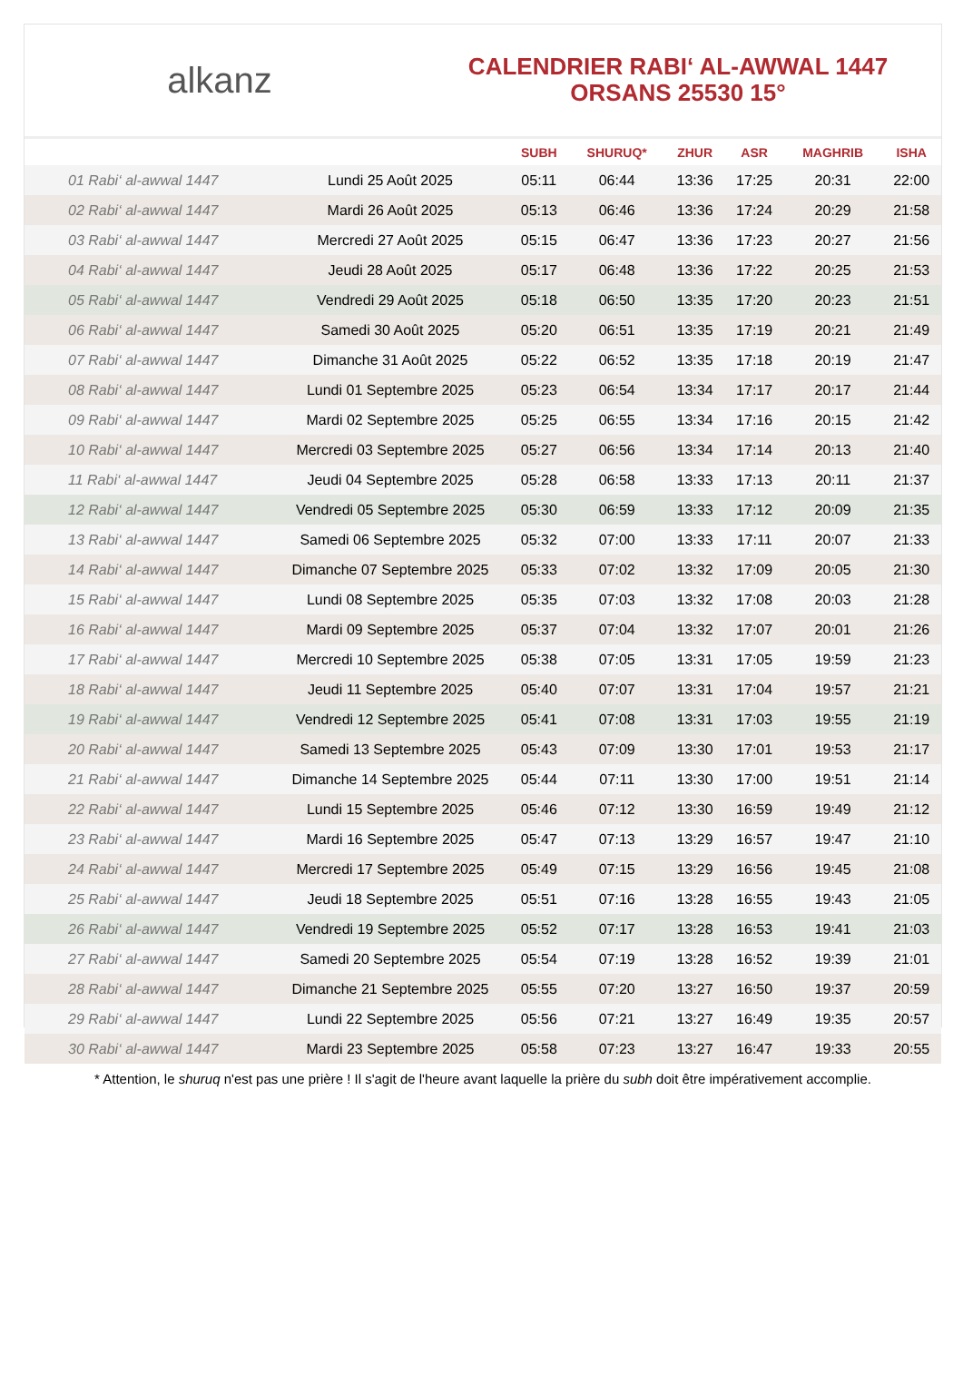alkanz
CALENDRIER RABI‘ AL-AWWAL 1447
ORSANS 25530 15°
| | | SUBH | SHURUQ* | ZHUR | ASR | MAGHRIB | ISHA |
| --- | --- | --- | --- | --- | --- | --- | --- |
| 01 Rabi‘ al-awwal 1447 | Lundi 25 Août 2025 | 05:11 | 06:44 | 13:36 | 17:25 | 20:31 | 22:00 |
| 02 Rabi‘ al-awwal 1447 | Mardi 26 Août 2025 | 05:13 | 06:46 | 13:36 | 17:24 | 20:29 | 21:58 |
| 03 Rabi‘ al-awwal 1447 | Mercredi 27 Août 2025 | 05:15 | 06:47 | 13:36 | 17:23 | 20:27 | 21:56 |
| 04 Rabi‘ al-awwal 1447 | Jeudi 28 Août 2025 | 05:17 | 06:48 | 13:36 | 17:22 | 20:25 | 21:53 |
| 05 Rabi‘ al-awwal 1447 | Vendredi 29 Août 2025 | 05:18 | 06:50 | 13:35 | 17:20 | 20:23 | 21:51 |
| 06 Rabi‘ al-awwal 1447 | Samedi 30 Août 2025 | 05:20 | 06:51 | 13:35 | 17:19 | 20:21 | 21:49 |
| 07 Rabi‘ al-awwal 1447 | Dimanche 31 Août 2025 | 05:22 | 06:52 | 13:35 | 17:18 | 20:19 | 21:47 |
| 08 Rabi‘ al-awwal 1447 | Lundi 01 Septembre 2025 | 05:23 | 06:54 | 13:34 | 17:17 | 20:17 | 21:44 |
| 09 Rabi‘ al-awwal 1447 | Mardi 02 Septembre 2025 | 05:25 | 06:55 | 13:34 | 17:16 | 20:15 | 21:42 |
| 10 Rabi‘ al-awwal 1447 | Mercredi 03 Septembre 2025 | 05:27 | 06:56 | 13:34 | 17:14 | 20:13 | 21:40 |
| 11 Rabi‘ al-awwal 1447 | Jeudi 04 Septembre 2025 | 05:28 | 06:58 | 13:33 | 17:13 | 20:11 | 21:37 |
| 12 Rabi‘ al-awwal 1447 | Vendredi 05 Septembre 2025 | 05:30 | 06:59 | 13:33 | 17:12 | 20:09 | 21:35 |
| 13 Rabi‘ al-awwal 1447 | Samedi 06 Septembre 2025 | 05:32 | 07:00 | 13:33 | 17:11 | 20:07 | 21:33 |
| 14 Rabi‘ al-awwal 1447 | Dimanche 07 Septembre 2025 | 05:33 | 07:02 | 13:32 | 17:09 | 20:05 | 21:30 |
| 15 Rabi‘ al-awwal 1447 | Lundi 08 Septembre 2025 | 05:35 | 07:03 | 13:32 | 17:08 | 20:03 | 21:28 |
| 16 Rabi‘ al-awwal 1447 | Mardi 09 Septembre 2025 | 05:37 | 07:04 | 13:32 | 17:07 | 20:01 | 21:26 |
| 17 Rabi‘ al-awwal 1447 | Mercredi 10 Septembre 2025 | 05:38 | 07:05 | 13:31 | 17:05 | 19:59 | 21:23 |
| 18 Rabi‘ al-awwal 1447 | Jeudi 11 Septembre 2025 | 05:40 | 07:07 | 13:31 | 17:04 | 19:57 | 21:21 |
| 19 Rabi‘ al-awwal 1447 | Vendredi 12 Septembre 2025 | 05:41 | 07:08 | 13:31 | 17:03 | 19:55 | 21:19 |
| 20 Rabi‘ al-awwal 1447 | Samedi 13 Septembre 2025 | 05:43 | 07:09 | 13:30 | 17:01 | 19:53 | 21:17 |
| 21 Rabi‘ al-awwal 1447 | Dimanche 14 Septembre 2025 | 05:44 | 07:11 | 13:30 | 17:00 | 19:51 | 21:14 |
| 22 Rabi‘ al-awwal 1447 | Lundi 15 Septembre 2025 | 05:46 | 07:12 | 13:30 | 16:59 | 19:49 | 21:12 |
| 23 Rabi‘ al-awwal 1447 | Mardi 16 Septembre 2025 | 05:47 | 07:13 | 13:29 | 16:57 | 19:47 | 21:10 |
| 24 Rabi‘ al-awwal 1447 | Mercredi 17 Septembre 2025 | 05:49 | 07:15 | 13:29 | 16:56 | 19:45 | 21:08 |
| 25 Rabi‘ al-awwal 1447 | Jeudi 18 Septembre 2025 | 05:51 | 07:16 | 13:28 | 16:55 | 19:43 | 21:05 |
| 26 Rabi‘ al-awwal 1447 | Vendredi 19 Septembre 2025 | 05:52 | 07:17 | 13:28 | 16:53 | 19:41 | 21:03 |
| 27 Rabi‘ al-awwal 1447 | Samedi 20 Septembre 2025 | 05:54 | 07:19 | 13:28 | 16:52 | 19:39 | 21:01 |
| 28 Rabi‘ al-awwal 1447 | Dimanche 21 Septembre 2025 | 05:55 | 07:20 | 13:27 | 16:50 | 19:37 | 20:59 |
| 29 Rabi‘ al-awwal 1447 | Lundi 22 Septembre 2025 | 05:56 | 07:21 | 13:27 | 16:49 | 19:35 | 20:57 |
| 30 Rabi‘ al-awwal 1447 | Mardi 23 Septembre 2025 | 05:58 | 07:23 | 13:27 | 16:47 | 19:33 | 20:55 |
* Attention, le shuruq n'est pas une prière ! Il s'agit de l'heure avant laquelle la prière du subh doit être impérativement accomplie.